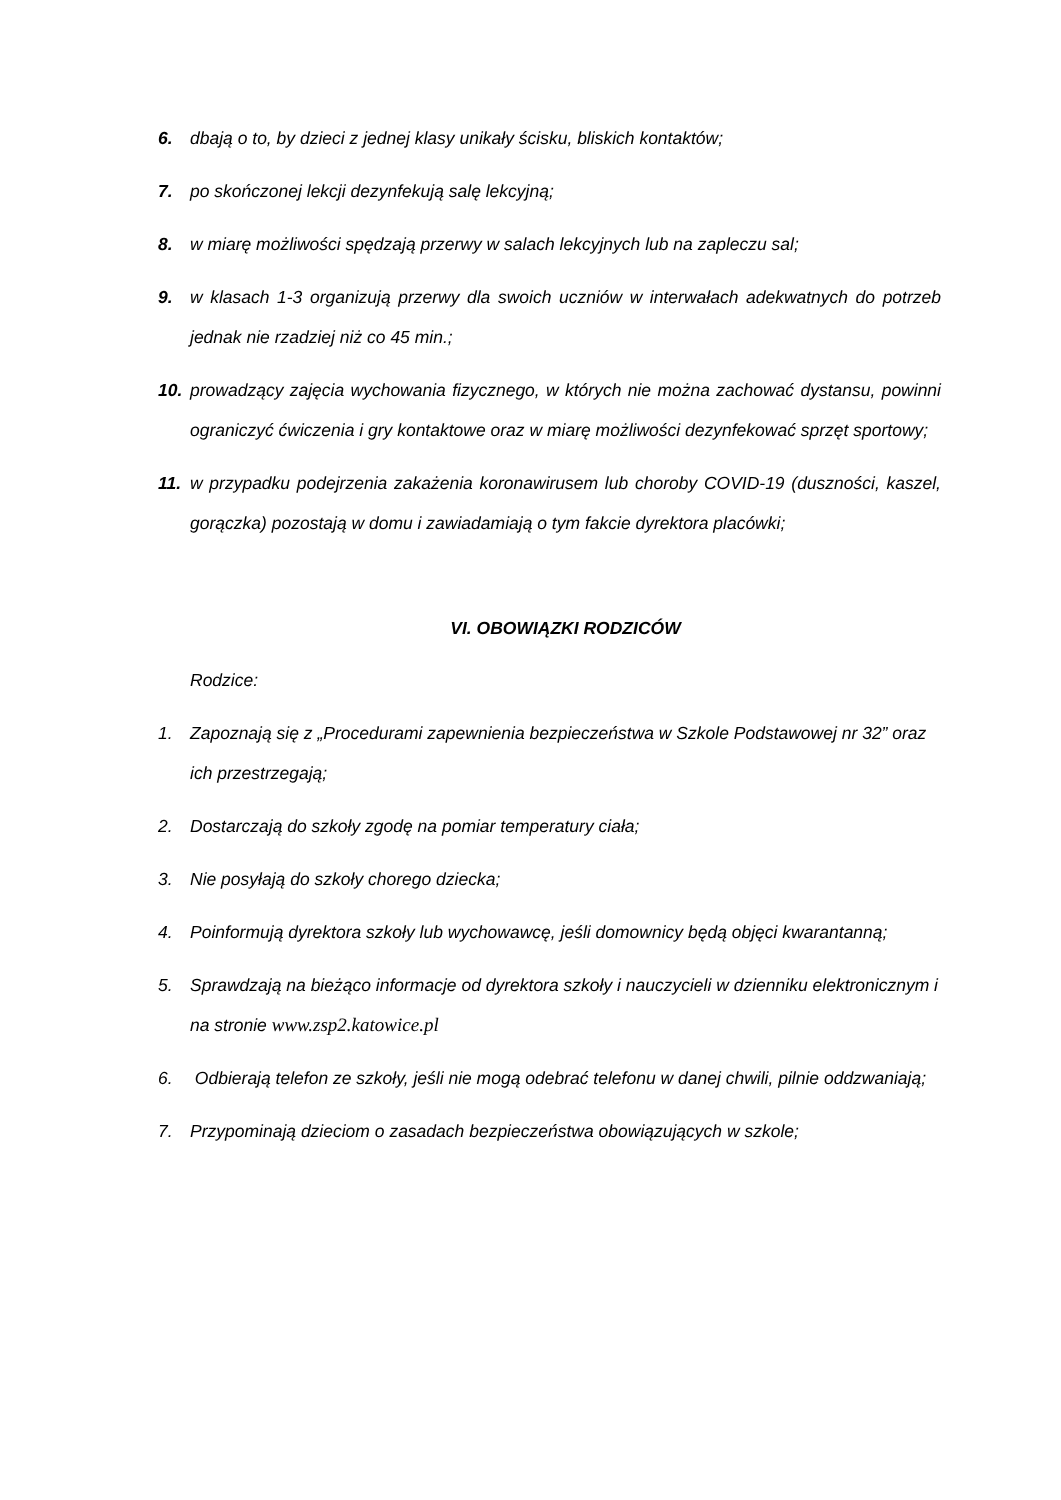6. dbają o to, by dzieci z jednej klasy unikały ścisku, bliskich kontaktów;
7. po skończonej lekcji dezynfekują salę lekcyjną;
8. w miarę możliwości spędzają przerwy w salach lekcyjnych lub na zapleczu sal;
9. w klasach 1-3 organizują przerwy dla swoich uczniów w interwałach adekwatnych do potrzeb jednak nie rzadziej niż co 45 min.;
10. prowadzący zajęcia wychowania fizycznego, w których nie można zachować dystansu, powinni ograniczyć ćwiczenia i gry kontaktowe oraz w miarę możliwości dezynfekować sprzęt sportowy;
11. w przypadku podejrzenia zakażenia koronawirusem lub choroby COVID-19 (duszności, kaszel, gorączka) pozostają w domu i zawiadamiają o tym fakcie dyrektora placówki;
VI. OBOWIĄZKI RODZICÓW
Rodzice:
1. Zapoznają się z „Procedurami zapewnienia bezpieczeństwa w Szkole Podstawowej nr 32” oraz ich przestrzegają;
2. Dostarczają do szkoły zgodę na pomiar temperatury ciała;
3. Nie posyłają do szkoły chorego dziecka;
4. Poinformują dyrektora szkoły lub wychowawcę, jeśli domownicy będą objęci kwarantanną;
5. Sprawdzają na bieżąco informacje od dyrektora szkoły i nauczycieli w dzienniku elektronicznym i na stronie www.zsp2.katowice.pl
6. Odbierają telefon ze szkoły, jeśli nie mogą odebrać telefonu w danej chwili, pilnie oddzwaniają;
7. Przypominają dzieciom o zasadach bezpieczeństwa obowiązujących w szkole;